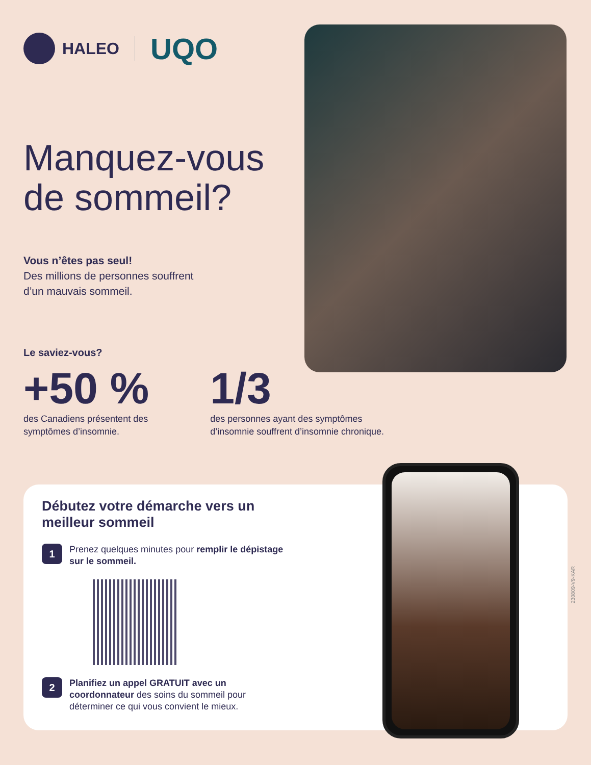HALEO
UQO
Manquez-vous de sommeil?
Vous n’êtes pas seul!
Des millions de personnes souffrent
d’un mauvais sommeil.
Le saviez-vous?
+50 %
des Canadiens présentent des
symptômes d’insomnie.
1/3
des personnes ayant des symptômes
d’insomnie souffrent d’insomnie chronique.
Débutez votre démarche vers un meilleur sommeil
1
Prenez quelques minutes pour remplir le dépistage sur le sommeil.
2
Planifiez un appel GRATUIT avec un coordonnateur des soins du sommeil pour déterminer ce qui vous convient le mieux.
230809-V9-KAR